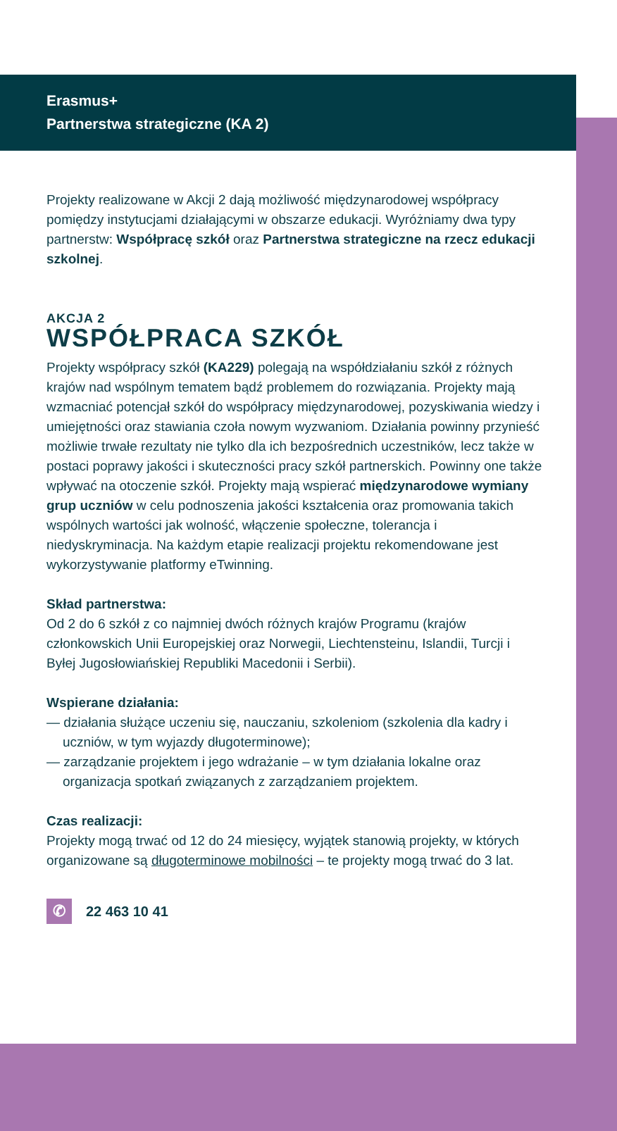Erasmus+
Partnerstwa strategiczne (KA 2)
Projekty realizowane w Akcji 2 dają możliwość międzynarodowej współpracy pomiędzy instytucjami działającymi w obszarze edukacji. Wyróżniamy dwa typy partnerstw: Współpracę szkół oraz Partnerstwa strategiczne na rzecz edukacji szkolnej.
AKCJA 2
WSPÓŁPRACA SZKÓŁ
Projekty współpracy szkół (KA229) polegają na współdziałaniu szkół z różnych krajów nad wspólnym tematem bądź problemem do rozwiązania. Projekty mają wzmacniać potencjał szkół do współpracy międzynarodowej, pozyskiwania wiedzy i umiejętności oraz stawiania czoła nowym wyzwaniom. Działania powinny przynieść możliwie trwałe rezultaty nie tylko dla ich bezpośrednich uczestników, lecz także w postaci poprawy jakości i skuteczności pracy szkół partnerskich. Powinny one także wpływać na otoczenie szkół. Projekty mają wspierać międzynarodowe wymiany grup uczniów w celu podnoszenia jakości kształcenia oraz promowania takich wspólnych wartości jak wolność, włączenie społeczne, tolerancja i niedyskryminacja. Na każdym etapie realizacji projektu rekomendowane jest wykorzystywanie platformy eTwinning.
Skład partnerstwa:
Od 2 do 6 szkół z co najmniej dwóch różnych krajów Programu (krajów członkowskich Unii Europejskiej oraz Norwegii, Liechtensteinu, Islandii, Turcji i Byłej Jugosłowiańskiej Republiki Macedonii i Serbii).
Wspierane działania:
— działania służące uczeniu się, nauczaniu, szkoleniom (szkolenia dla kadry i uczniów, w tym wyjazdy długoterminowe);
— zarządzanie projektem i jego wdrażanie – w tym działania lokalne oraz organizacja spotkań związanych z zarządzaniem projektem.
Czas realizacji:
Projekty mogą trwać od 12 do 24 miesięcy, wyjątek stanowią projekty, w których organizowane są długoterminowe mobilności – te projekty mogą trwać do 3 lat.
✆
22 463 10 41